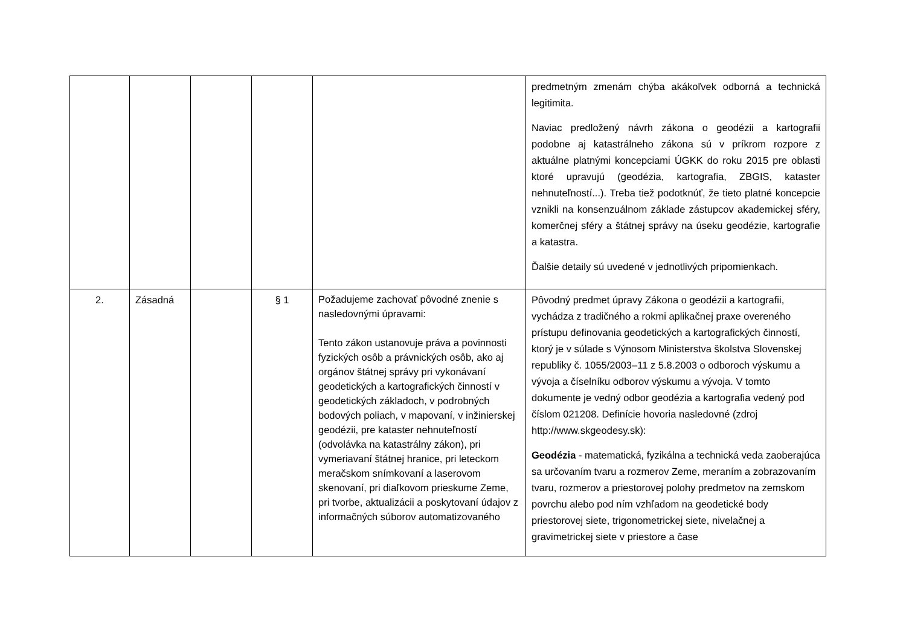| | | | | | predmetným zmenám chýba akákoľvek odborná a technická legitimita. Naviac predložený návrh zákona o geodézii a kartografii podobne aj katastrálneho zákona sú v príkrom rozpore z aktuálne platnými koncepciami ÚGKK do roku 2015 pre oblasti ktoré upravujú (geodézia, kartografia, ZBGIS, kataster nehnuteľností...). Treba tiež podotknúť, že tieto platné koncepcie vznikli na konsenzuálnom základe zástupcov akademickej sféry, komerčnej sféry a štátnej správy na úseku geodézie, kartografie a katastra. Ďalšie detaily sú uvedené v jednotlivých pripomienkach. |
| 2. | Zásadná | | § 1 | Požadujeme zachovať pôvodné znenie s nasledovnými úpravami: Tento zákon ustanovuje práva a povinnosti fyzických osôb a právnických osôb, ako aj orgánov štátnej správy pri vykonávaní geodetických a kartografických činností v geodetických základoch, v podrobných bodových poliach, v mapovaní, v inžinierskej geodézii, pre kataster nehnuteľností (odvolávka na katastrálny zákon), pri vymeriavaní štátnej hranice, pri leteckom meračskom snímkovaní a laserovom skenovaní, pri diaľkovom prieskume Zeme, pri tvorbe, aktualizácii a poskytovaní údajov z informačných súborov automatizovaného | Pôvodný predmet úpravy Zákona o geodézii a kartografii, vychádza z tradičného a rokmi aplikačnej praxe overeného prístupu definovania geodetických a kartografických činností, ktorý je v súlade s Výnosom Ministerstva školstva Slovenskej republiky č. 1055/2003–11 z 5.8.2003 o odboroch výskumu a vývoja a číselníku odborov výskumu a vývoja. V tomto dokumente je vedný odbor geodézia a kartografia vedený pod číslom 021208. Definície hovoria nasledovné (zdroj http://www.skgeodesy.sk): Geodézia - matematická, fyzikálna a technická veda zaoberajúca sa určovaním tvaru a rozmerov Zeme, meraním a zobrazovaním tvaru, rozmerov a priestorovej polohy predmetov na zemskom povrchu alebo pod ním vzhľadom na geodetické body priestorovej siete, trigonometrickej siete, nivelačnej a gravimetrickej siete v priestore a čase |